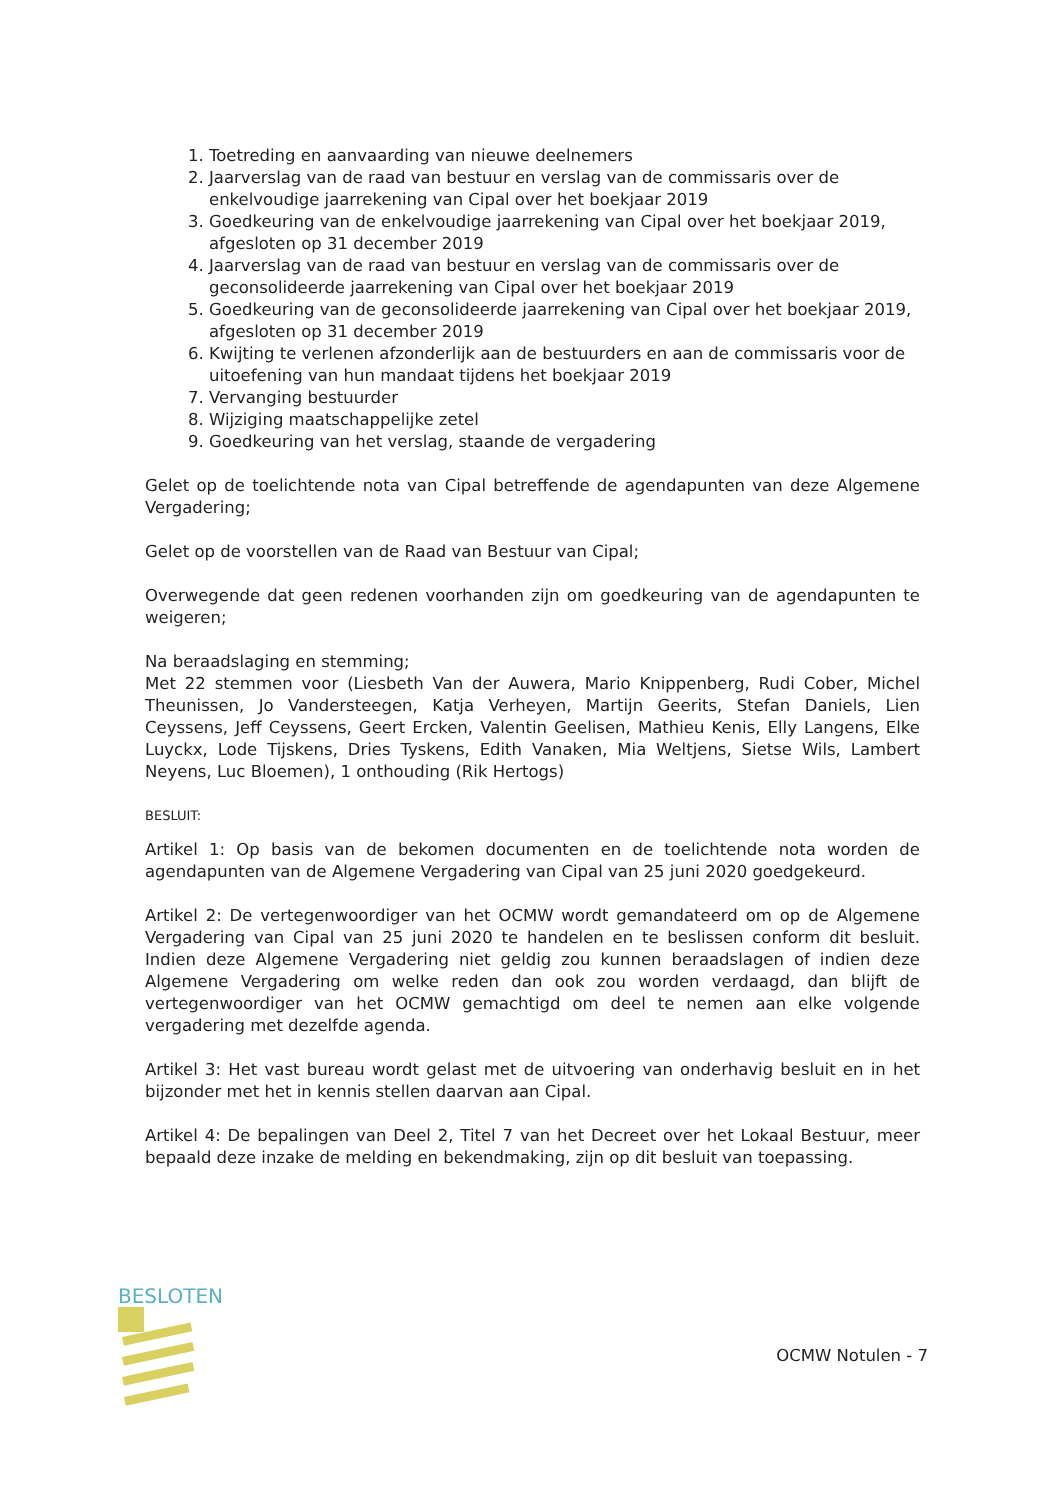1. Toetreding en aanvaarding van nieuwe deelnemers
2. Jaarverslag van de raad van bestuur en verslag van de commissaris over de enkelvoudige jaarrekening van Cipal over het boekjaar 2019
3. Goedkeuring van de enkelvoudige jaarrekening van Cipal over het boekjaar 2019, afgesloten op 31 december 2019
4. Jaarverslag van de raad van bestuur en verslag van de commissaris over de geconsolideerde jaarrekening van Cipal over het boekjaar 2019
5. Goedkeuring van de geconsolideerde jaarrekening van Cipal over het boekjaar 2019, afgesloten op 31 december 2019
6. Kwijting te verlenen afzonderlijk aan de bestuurders en aan de commissaris voor de uitoefening van hun mandaat tijdens het boekjaar 2019
7. Vervanging bestuurder
8. Wijziging maatschappelijke zetel
9. Goedkeuring van het verslag, staande de vergadering
Gelet op de toelichtende nota van Cipal betreffende de agendapunten van deze Algemene Vergadering;
Gelet op de voorstellen van de Raad van Bestuur van Cipal;
Overwegende dat geen redenen voorhanden zijn om goedkeuring van de agendapunten te weigeren;
Na beraadslaging en stemming;
Met 22 stemmen voor (Liesbeth Van der Auwera, Mario Knippenberg, Rudi Cober, Michel Theunissen, Jo Vandersteegen, Katja Verheyen, Martijn Geerits, Stefan Daniels, Lien Ceyssens, Jeff Ceyssens, Geert Ercken, Valentin Geelisen, Mathieu Kenis, Elly Langens, Elke Luyckx, Lode Tijskens, Dries Tyskens, Edith Vanaken, Mia Weltjens, Sietse Wils, Lambert Neyens, Luc Bloemen), 1 onthouding (Rik Hertogs)
BESLUIT:
Artikel 1: Op basis van de bekomen documenten en de toelichtende nota worden de agendapunten van de Algemene Vergadering van Cipal van 25 juni 2020 goedgekeurd.
Artikel 2: De vertegenwoordiger van het OCMW wordt gemandateerd om op de Algemene Vergadering van Cipal van 25 juni 2020 te handelen en te beslissen conform dit besluit. Indien deze Algemene Vergadering niet geldig zou kunnen beraadslagen of indien deze Algemene Vergadering om welke reden dan ook zou worden verdaagd, dan blijft de vertegenwoordiger van het OCMW gemachtigd om deel te nemen aan elke volgende vergadering met dezelfde agenda.
Artikel 3: Het vast bureau wordt gelast met de uitvoering van onderhavig besluit en in het bijzonder met het in kennis stellen daarvan aan Cipal.
Artikel 4: De bepalingen van Deel 2, Titel 7 van het Decreet over het Lokaal Bestuur, meer bepaald deze inzake de melding en bekendmaking, zijn op dit besluit van toepassing.
BESLOTEN
OCMW Notulen - 7